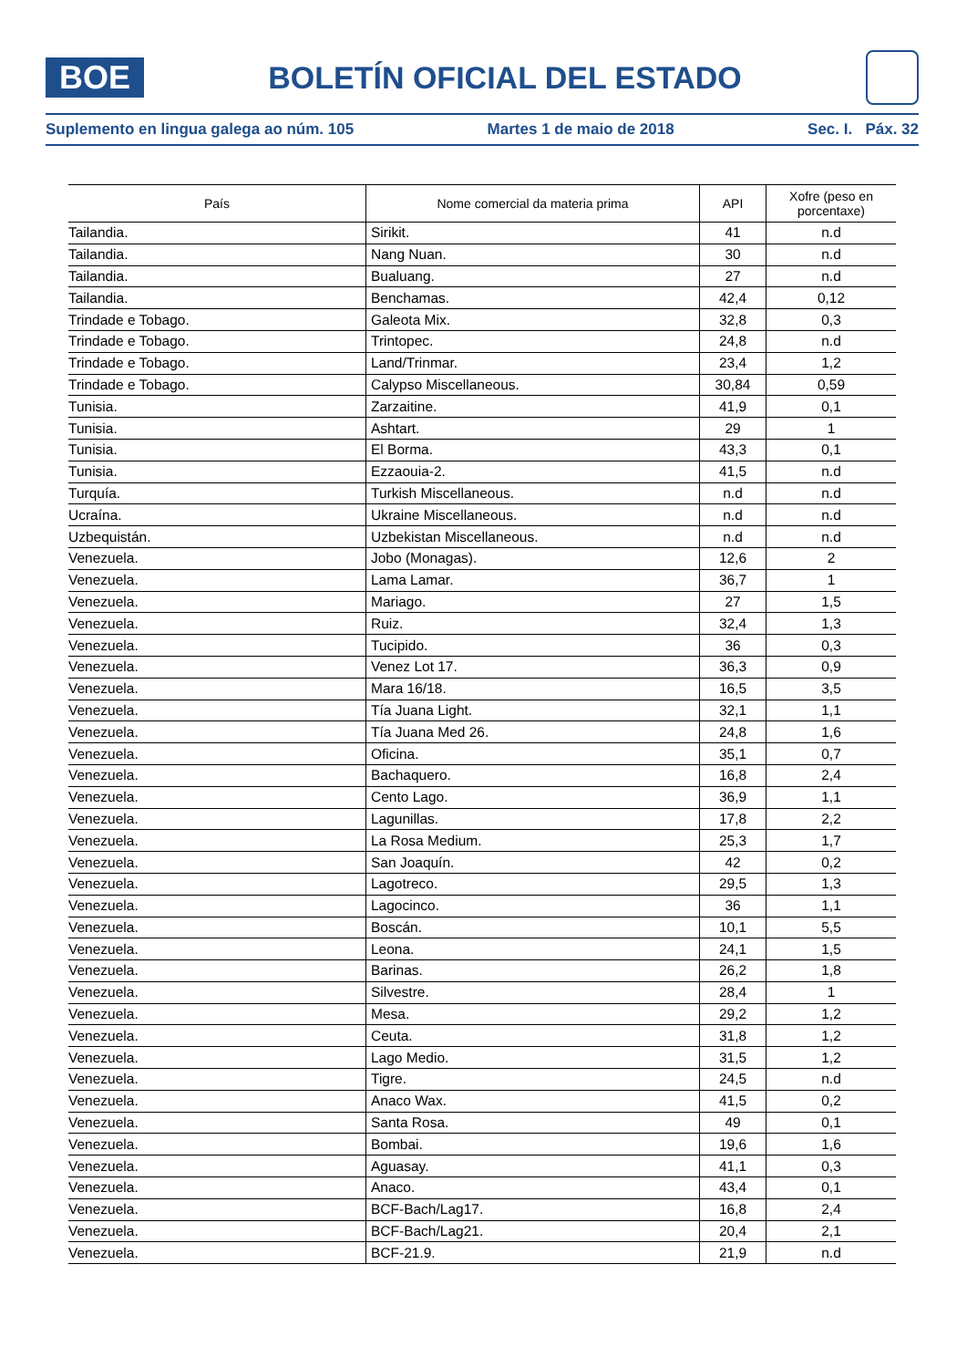BOE
BOLETÍN OFICIAL DEL ESTADO
Suplemento en lingua galega ao núm. 105 Martes 1 de maio de 2018 Sec. I. Páx. 32
| País | Nome comercial da materia prima | API | Xofre (peso en porcentaxe) |
| --- | --- | --- | --- |
| Tailandia. | Sirikit. | 41 | n.d |
| Tailandia. | Nang Nuan. | 30 | n.d |
| Tailandia. | Bualuang. | 27 | n.d |
| Tailandia. | Benchamas. | 42,4 | 0,12 |
| Trindade e Tobago. | Galeota Mix. | 32,8 | 0,3 |
| Trindade e Tobago. | Trintopec. | 24,8 | n.d |
| Trindade e Tobago. | Land/Trinmar. | 23,4 | 1,2 |
| Trindade e Tobago. | Calypso Miscellaneous. | 30,84 | 0,59 |
| Tunisia. | Zarzaitine. | 41,9 | 0,1 |
| Tunisia. | Ashtart. | 29 | 1 |
| Tunisia. | El Borma. | 43,3 | 0,1 |
| Tunisia. | Ezzaouia-2. | 41,5 | n.d |
| Turquía. | Turkish Miscellaneous. | n.d | n.d |
| Ucraína. | Ukraine Miscellaneous. | n.d | n.d |
| Uzbequistán. | Uzbekistan Miscellaneous. | n.d | n.d |
| Venezuela. | Jobo (Monagas). | 12,6 | 2 |
| Venezuela. | Lama Lamar. | 36,7 | 1 |
| Venezuela. | Mariago. | 27 | 1,5 |
| Venezuela. | Ruiz. | 32,4 | 1,3 |
| Venezuela. | Tucipido. | 36 | 0,3 |
| Venezuela. | Venez Lot 17. | 36,3 | 0,9 |
| Venezuela. | Mara 16/18. | 16,5 | 3,5 |
| Venezuela. | Tía Juana Light. | 32,1 | 1,1 |
| Venezuela. | Tía Juana Med 26. | 24,8 | 1,6 |
| Venezuela. | Oficina. | 35,1 | 0,7 |
| Venezuela. | Bachaquero. | 16,8 | 2,4 |
| Venezuela. | Cento Lago. | 36,9 | 1,1 |
| Venezuela. | Lagunillas. | 17,8 | 2,2 |
| Venezuela. | La Rosa Medium. | 25,3 | 1,7 |
| Venezuela. | San Joaquín. | 42 | 0,2 |
| Venezuela. | Lagotreco. | 29,5 | 1,3 |
| Venezuela. | Lagocinco. | 36 | 1,1 |
| Venezuela. | Boscán. | 10,1 | 5,5 |
| Venezuela. | Leona. | 24,1 | 1,5 |
| Venezuela. | Barinas. | 26,2 | 1,8 |
| Venezuela. | Silvestre. | 28,4 | 1 |
| Venezuela. | Mesa. | 29,2 | 1,2 |
| Venezuela. | Ceuta. | 31,8 | 1,2 |
| Venezuela. | Lago Medio. | 31,5 | 1,2 |
| Venezuela. | Tigre. | 24,5 | n.d |
| Venezuela. | Anaco Wax. | 41,5 | 0,2 |
| Venezuela. | Santa Rosa. | 49 | 0,1 |
| Venezuela. | Bombai. | 19,6 | 1,6 |
| Venezuela. | Aguasay. | 41,1 | 0,3 |
| Venezuela. | Anaco. | 43,4 | 0,1 |
| Venezuela. | BCF-Bach/Lag17. | 16,8 | 2,4 |
| Venezuela. | BCF-Bach/Lag21. | 20,4 | 2,1 |
| Venezuela. | BCF-21.9. | 21,9 | n.d |